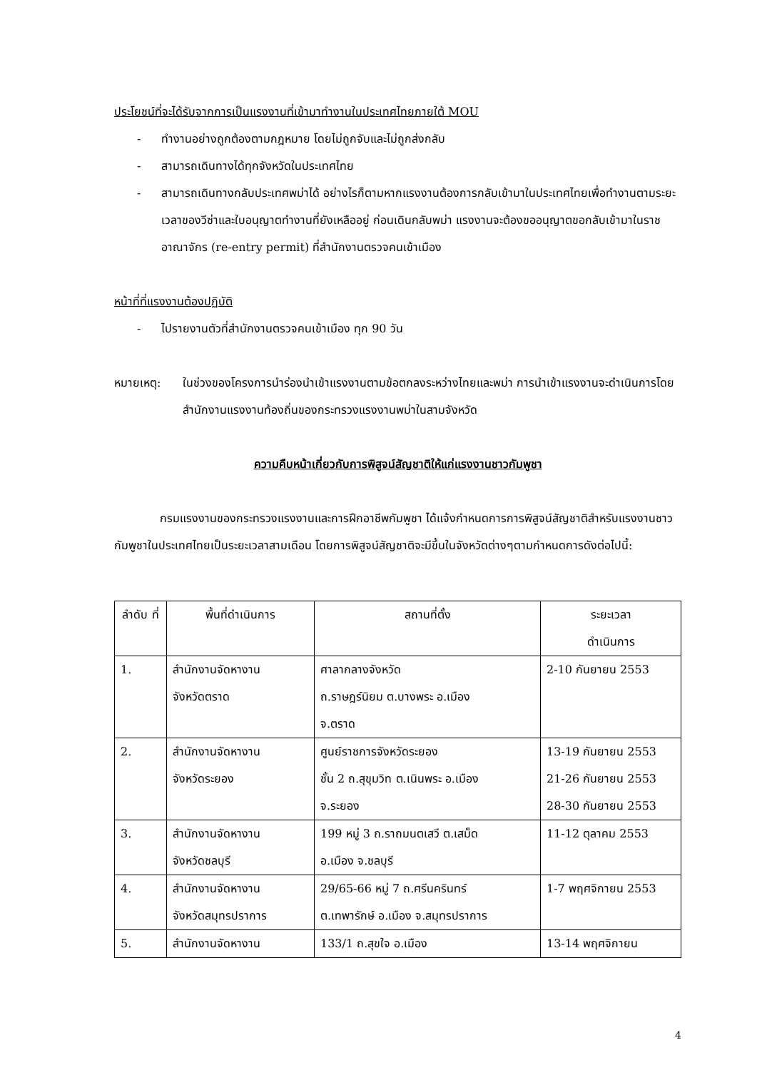ประโยชน์ที่จะได้รับจากการเป็นแรงงานที่เข้ามาทำงานในประเทศไทยภายใต้ MOU
- ทำงานอย่างถูกต้องตามกฎหมาย โดยไม่ถูกจับและไม่ถูกส่งกลับ
- สามารถเดินทางได้ทุกจังหวัดในประเทศไทย
- สามารถเดินทางกลับประเทศพม่าได้ อย่างไรก็ตามหากแรงงานต้องการกลับเข้ามาในประเทศไทยเพื่อทำงานตามระยะเวลาของวีซ่าและใบอนุญาตทำงานที่ยังเหลืออยู่ ก่อนเดินกลับพม่า แรงงานจะต้องขออนุญาตขอกลับเข้ามาในราชอาณาจักร (re-entry permit) ที่สำนักงานตรวจคนเข้าเมือง
หน้าที่ที่แรงงานต้องปฏิบัติ
- ไปรายงานตัวที่สำนักงานตรวจคนเข้าเมือง ทุก 90 วัน
หมายเหตุ: ในช่วงของโครงการนำร่องนำเข้าแรงงานตามข้อตกลงระหว่างไทยและพม่า การนำเข้าแรงงานจะดำเนินการโดยสำนักงานแรงงานท้องถิ่นของกระทรวงแรงงานพม่าในสามจังหวัด
ความคืบหน้าเกี่ยวกับการพิสูจน์สัญชาติให้แก่แรงงานชาวกัมพูชา
กรมแรงงานของกระทรวงแรงงานและการฝึกอาชีพกัมพูชา ได้แจ้งกำหนดการการพิสูจน์สัญชาติสำหรับแรงงานชาวกัมพูชาในประเทศไทยเป็นระยะเวลาสามเดือน โดยการพิสูจน์สัญชาติจะมีขึ้นในจังหวัดต่างๆตามกำหนดการดังต่อไปนี้:
| ลำดับ ที่ | พื้นที่ดำเนินการ | สถานที่ตั้ง | ระยะเวลา ดำเนินการ |
| --- | --- | --- | --- |
| 1. | สำนักงานจัดหางาน จังหวัดตราด | ศาลากลางจังหวัด ถ.ราษฎร์นิยม ต.บางพระ อ.เมือง จ.ตราด | 2-10 กันยายน 2553 |
| 2. | สำนักงานจัดหางาน จังหวัดระยอง | ศูนย์ราชการจังหวัดระยอง ชั้น 2 ถ.สุขุมวิท ต.เนินพระ อ.เมือง จ.ระยอง | 13-19 กันยายน 2553 21-26 กันยายน 2553 28-30 กันยายน 2553 |
| 3. | สำนักงานจัดหางาน จังหวัดชลบุรี | 199 หมู่ 3 ถ.ราถมนตเสวี ต.เสม็ด อ.เมือง จ.ชลบุรี | 11-12 ตุลาคม 2553 |
| 4. | สำนักงานจัดหางาน จังหวัดสมุทรปราการ | 29/65-66 หมู่ 7 ถ.ศรีนครินทร์ ต.เทพารักษ์ อ.เมือง จ.สมุทรปราการ | 1-7 พฤศจิกายน 2553 |
| 5. | สำนักงานจัดหางาน | 133/1 ถ.สุขใจ อ.เมือง | 13-14 พฤศจิกายน |
4